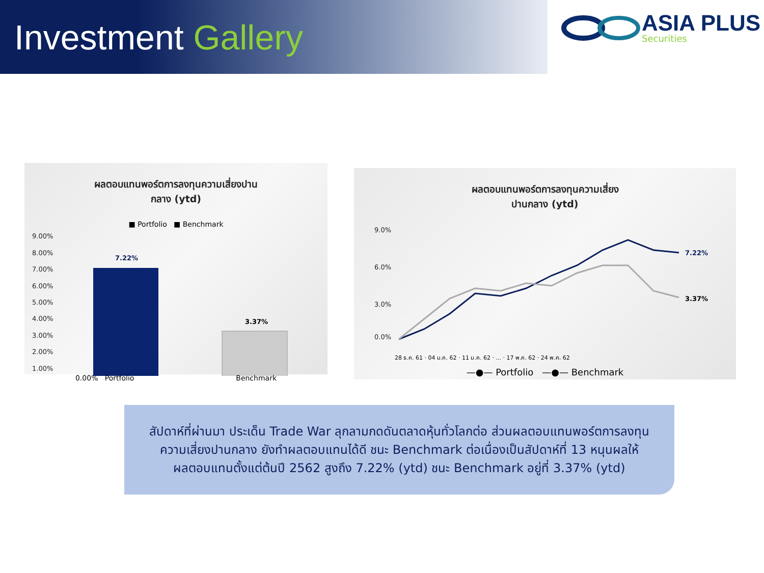Investment Gallery
ASIA PLUS
Securities
ผลตอบแทนพอร์ตการลงทุนความเสี่ยงปาน
กลาง (ytd)
■ Portfolio ■ Benchmark
9.00%
8.00%
7.00%
6.00%
5.00%
4.00%
3.00%
2.00%
1.00%
7.22%
3.37%
0.00% Portfolio Benchmark
ผลตอบแทนพอร์ตการลงทุนความเสี่ยง
ปานกลาง (ytd)
9.0%
6.0%
3.0%
0.0%
7.22%
3.37%
28 ธ.ค. 61 · 04 ม.ค. 62 · 11 ม.ค. 62 · ... · 17 พ.ค. 62 · 24 พ.ค. 62
—●— Portfolio —●— Benchmark
สัปดาห์ที่ผ่านมา ประเด็น Trade War ลุกลามกดดันตลาดหุ้นทั่วโลกต่อ ส่วนผลตอบแทนพอร์ตการลงทุน
ความเสี่ยงปานกลาง ยังทำผลตอบแทนได้ดี ชนะ Benchmark ต่อเนื่องเป็นสัปดาห์ที่ 13 หนุนผลให้
ผลตอบแทนตั้งแต่ต้นปี 2562 สูงถึง 7.22% (ytd) ชนะ Benchmark อยู่ที่ 3.37% (ytd)